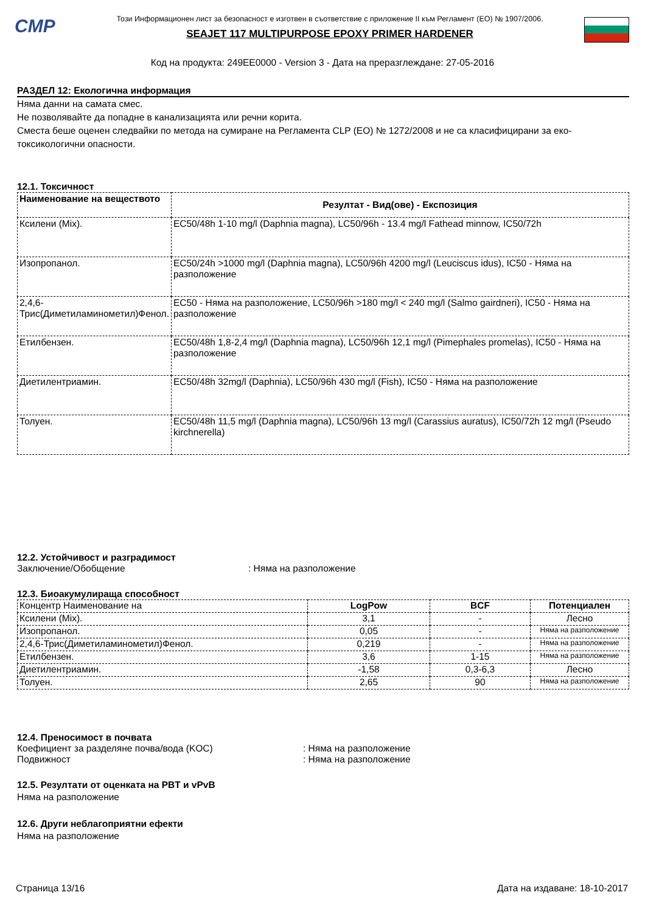CMP
Този Информационен лист за безопасност е изготвен в съответствие с приложение II към Регламент (ЕО) № 1907/2006.
SEAJET 117 MULTIPURPOSE EPOXY PRIMER HARDENER
Код на продукта: 249EE0000 - Version 3 - Дата на преразглеждане: 27-05-2016
РАЗДЕЛ 12: Екологична информация
Няма данни на самата смес.
Не позволявайте да попадне в канализацията или речни корита.
Сместа беше оценен следвайки по метода на сумиране на Регламента CLP (ЕО) № 1272/2008 и не са класифицирани за еко-токсикологични опасности.
12.1. Токсичност
| Наименование на веществото | Резултат - Вид(ове) - Експозиция |
| --- | --- |
| Ксилени (Mix). | EC50/48h 1-10 mg/l (Daphnia magna), LC50/96h - 13.4 mg/l Fathead minnow, IC50/72h |
| Изопропанол. | EC50/24h >1000 mg/l (Daphnia magna), LC50/96h 4200 mg/l (Leuciscus idus), IC50 - Няма на разположение |
| 2,4,6-Трис(Диметиламинометил)Фенол. | EC50 - Няма на разположение, LC50/96h >180 mg/l < 240 mg/l (Salmo gairdneri), IC50 - Няма на разположение |
| Етилбензен. | EC50/48h 1,8-2,4 mg/l (Daphnia magna), LC50/96h 12,1 mg/l (Pimephales promelas), IC50 - Няма на разположение |
| Диетилентриамин. | EC50/48h 32mg/l (Daphnia), LC50/96h 430 mg/l (Fish), IC50 - Няма на разположение |
| Толуен. | EC50/48h 11,5 mg/l (Daphnia magna), LC50/96h 13 mg/l (Carassius auratus), IC50/72h 12 mg/l (Pseudo kirchnerella) |
12.2. Устойчивост и разградимост
Заключение/Обобщение: Няма на разположение
12.3. Биоакумулираща способност
| Концентр Наименование на | LogPow | BCF | Потенциален |
| Ксилени (Mix). | 3,1 | - | Лесно |
| Изопропанол. | 0,05 | - | Няма на разположение |
| 2,4,6-Трис(Диметиламинометил)Фенол. | 0,219 | - | Няма на разположение |
| Етилбензен. | 3,6 | 1-15 | Няма на разположение |
| Диетилентриамин. | -1,58 | 0,3-6,3 | Лесно |
| Толуен. | 2,65 | 90 | Няма на разположение |
12.4. Преносимост в почвата
Коефициент за разделяне почва/вода (KOC): Няма на разположение
Подвижност: Няма на разположение
12.5. Резултати от оценката на PBT и vPvB
Няма на разположение
12.6. Други неблагоприятни ефекти
Няма на разположение
Страница 13/16 Дата на издаване: 18-10-2017